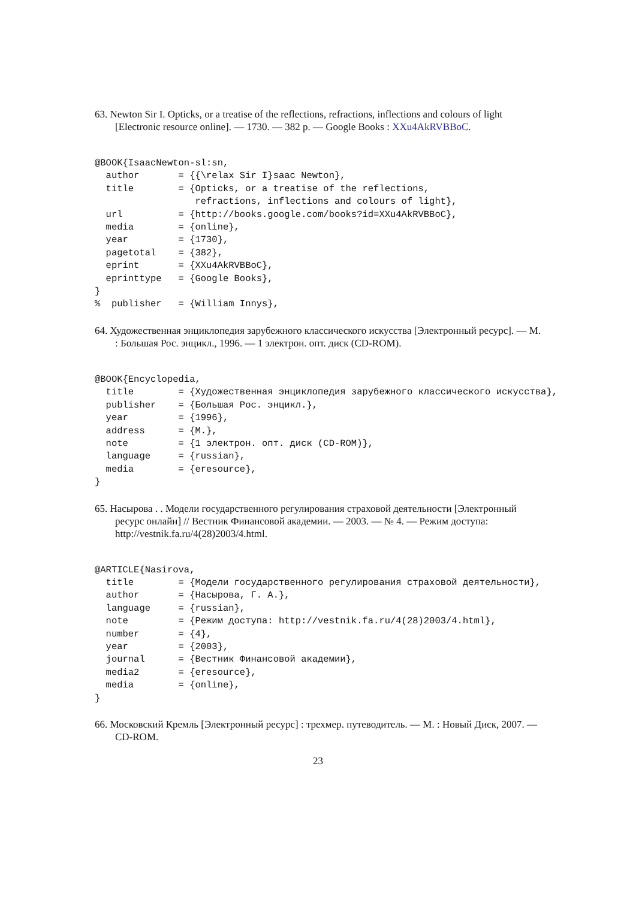63. Newton Sir I. Opticks, or a treatise of the reflections, refractions, inflections and colours of light [Electronic resource online]. — 1730. — 382 p. — Google Books : XXu4AkRVBBoC.
@BOOK{IsaacNewton-sl:sn,
  author       = {{\relax Sir I}saac Newton},
  title        = {Opticks, or a treatise of the reflections,
                  refractions, inflections and colours of light},
  url          = {http://books.google.com/books?id=XXu4AkRVBBoC},
  media        = {online},
  year         = {1730},
  pagetotal    = {382},
  eprint       = {XXu4AkRVBBoC},
  eprinttype   = {Google Books},
}
%  publisher   = {William Innys},
64. Художественная энциклопедия зарубежного классического искусства [Электронный ресурс]. — М. : Большая Рос. энцикл., 1996. — 1 электрон. опт. диск (CD-ROM).
@BOOK{Encyclopedia,
  title        = {Художественная энциклопедия зарубежного классического искусства},
  publisher    = {Большая Рос. энцикл.},
  year         = {1996},
  address      = {М.},
  note         = {1 электрон. опт. диск (CD-ROM)},
  language     = {russian},
  media        = {eresource},
}
65. Насырова . . Модели государственного регулирования страховой деятельности [Электронный ресурс онлайн] // Вестник Финансовой академии. — 2003. — № 4. — Режим доступа: http://vestnik.fa.ru/4(28)2003/4.html.
@ARTICLE{Nasirova,
  title        = {Модели государственного регулирования страховой деятельности},
  author       = {Насырова, Г. А.},
  language     = {russian},
  note         = {Режим доступа: http://vestnik.fa.ru/4(28)2003/4.html},
  number       = {4},
  year         = {2003},
  journal      = {Вестник Финансовой академии},
  media2       = {eresource},
  media        = {online},
}
66. Московский Кремль [Электронный ресурс] : трехмер. путеводитель. — М. : Новый Диск, 2007. — CD-ROM.
23